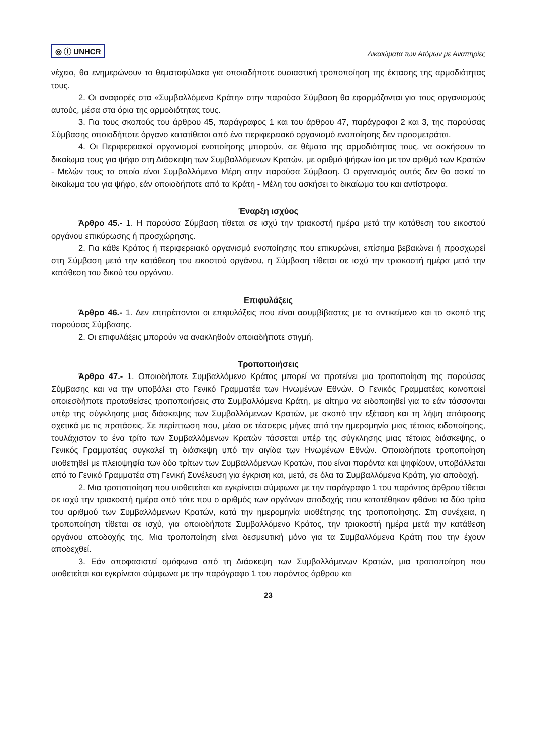◎ ⓘ UNHCR Δικαιώματα των Ατόμων με Αναπηρίες
νέχεια, θα ενημερώνουν το θεματοφύλακα για οποιαδήποτε ουσιαστική τροποποίηση της έκτασης της αρμοδιότητας τους.
2. Οι αναφορές στα «Συμβαλλόμενα Κράτη» στην παρούσα Σύμβαση θα εφαρμόζονται για τους οργανισμούς αυτούς, μέσα στα όρια της αρμοδιότητας τους.
3. Για τους σκοπούς του άρθρου 45, παράγραφος 1 και του άρθρου 47, παράγραφοι 2 και 3, της παρούσας Σύμβασης οποιοδήποτε όργανο κατατίθεται από ένα περιφερειακό οργανισμό ενοποίησης δεν προσμετράται.
4. Οι Περιφερειακοί οργανισμοί ενοποίησης μπορούν, σε θέματα της αρμοδιότητας τους, να ασκήσουν το δικαίωμα τους για ψήφο στη Διάσκεψη των Συμβαλλόμενων Κρατών, με αριθμό ψήφων ίσο με τον αριθμό των Κρατών - Μελών τους τα οποία είναι Συμβαλλόμενα Μέρη στην παρούσα Σύμβαση. Ο οργανισμός αυτός δεν θα ασκεί το δικαίωμα του για ψήφο, εάν οποιοδήποτε από τα Κράτη - Μέλη του ασκήσει το δικαίωμα του και αντίστροφα.
Έναρξη ισχύος
Άρθρο 45.- 1. Η παρούσα Σύμβαση τίθεται σε ισχύ την τριακοστή ημέρα μετά την κατάθεση του εικοστού οργάνου επικύρωσης ή προσχώρησης.
2. Για κάθε Κράτος ή περιφερειακό οργανισμό ενοποίησης που επικυρώνει, επίσημα βεβαιώνει ή προσχωρεί στη Σύμβαση μετά την κατάθεση του εικοστού οργάνου, η Σύμβαση τίθεται σε ισχύ την τριακοστή ημέρα μετά την κατάθεση του δικού του οργάνου.
Επιφυλάξεις
Άρθρο 46.- 1. Δεν επιτρέπονται οι επιφυλάξεις που είναι ασυμβίβαστες με το αντικείμενο και το σκοπό της παρούσας Σύμβασης.
2. Οι επιφυλάξεις μπορούν να ανακληθούν οποιαδήποτε στιγμή.
Τροποποιήσεις
Άρθρο 47.- 1. Οποιοδήποτε Συμβαλλόμενο Κράτος μπορεί να προτείνει μια τροποποίηση της παρούσας Σύμβασης και να την υποβάλει στο Γενικό Γραμματέα των Ηνωμένων Εθνών. Ο Γενικός Γραμματέας κοινοποιεί οποιεσδήποτε προταθείσες τροποποιήσεις στα Συμβαλλόμενα Κράτη, με αίτημα να ειδοποιηθεί για το εάν τάσσονται υπέρ της σύγκλησης μιας διάσκεψης των Συμβαλλόμενων Κρατών, με σκοπό την εξέταση και τη λήψη απόφασης σχετικά με τις προτάσεις. Σε περίπτωση που, μέσα σε τέσσερις μήνες από την ημερομηνία μιας τέτοιας ειδοποίησης, τουλάχιστον το ένα τρίτο των Συμβαλλόμενων Κρατών τάσσεται υπέρ της σύγκλησης μιας τέτοιας διάσκεψης, ο Γενικός Γραμματέας συγκαλεί τη διάσκεψη υπό την αιγίδα των Ηνωμένων Εθνών. Οποιαδήποτε τροποποίηση υιοθετηθεί με πλειοψηφία των δύο τρίτων των Συμβαλλόμενων Κρατών, που είναι παρόντα και ψηφίζουν, υποβάλλεται από το Γενικό Γραμματέα στη Γενική Συνέλευση για έγκριση και, μετά, σε όλα τα Συμβαλλόμενα Κράτη, για αποδοχή.
2. Μια τροποποίηση που υιοθετείται και εγκρίνεται σύμφωνα με την παράγραφο 1 του παρόντος άρθρου τίθεται σε ισχύ την τριακοστή ημέρα από τότε που ο αριθμός των οργάνων αποδοχής που κατατέθηκαν φθάνει τα δύο τρίτα του αριθμού των Συμβαλλόμενων Κρατών, κατά την ημερομηνία υιοθέτησης της τροποποίησης. Στη συνέχεια, η τροποποίηση τίθεται σε ισχύ, για οποιοδήποτε Συμβαλλόμενο Κράτος, την τριακοστή ημέρα μετά την κατάθεση οργάνου αποδοχής της. Μια τροποποίηση είναι δεσμευτική μόνο για τα Συμβαλλόμενα Κράτη που την έχουν αποδεχθεί.
3. Εάν αποφασιστεί ομόφωνα από τη Διάσκεψη των Συμβαλλόμενων Κρατών, μια τροποποίηση που υιοθετείται και εγκρίνεται σύμφωνα με την παράγραφο 1 του παρόντος άρθρου και
23